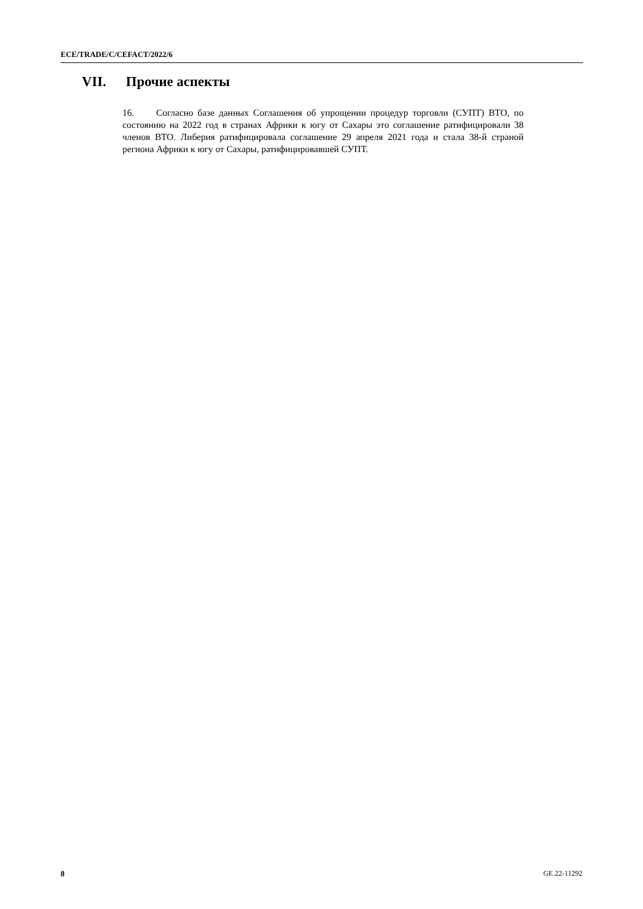ECE/TRADE/C/CEFACT/2022/6
VII. Прочие аспекты
16. Согласно базе данных Соглашения об упрощении процедур торговли (СУПТ) ВТО, по состоянию на 2022 год в странах Африки к югу от Сахары это соглашение ратифицировали 38 членов ВТО. Либерия ратифицировала соглашение 29 апреля 2021 года и стала 38-й страной региона Африки к югу от Сахары, ратифицировавшей СУПТ.
8 GE.22-11292